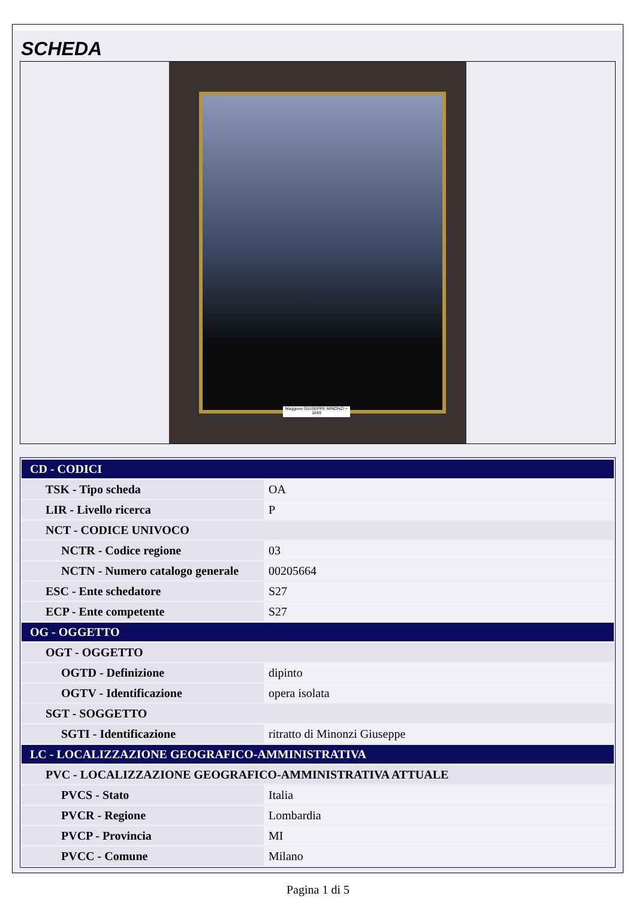SCHEDA
Maggiore GIUSEPPE MINONZI + 1849
| CD - CODICI | |
| TSK - Tipo scheda | OA |
| LIR - Livello ricerca | P |
| NCT - CODICE UNIVOCO | |
| NCTR - Codice regione | 03 |
| NCTN - Numero catalogo generale | 00205664 |
| ESC - Ente schedatore | S27 |
| ECP - Ente competente | S27 |
| OG - OGGETTO | |
| OGT - OGGETTO | |
| OGTD - Definizione | dipinto |
| OGTV - Identificazione | opera isolata |
| SGT - SOGGETTO | |
| SGTI - Identificazione | ritratto di Minonzi Giuseppe |
| LC - LOCALIZZAZIONE GEOGRAFICO-AMMINISTRATIVA | |
| PVC - LOCALIZZAZIONE GEOGRAFICO-AMMINISTRATIVA ATTUALE | |
| PVCS - Stato | Italia |
| PVCR - Regione | Lombardia |
| PVCP - Provincia | MI |
| PVCC - Comune | Milano |
Pagina 1 di 5